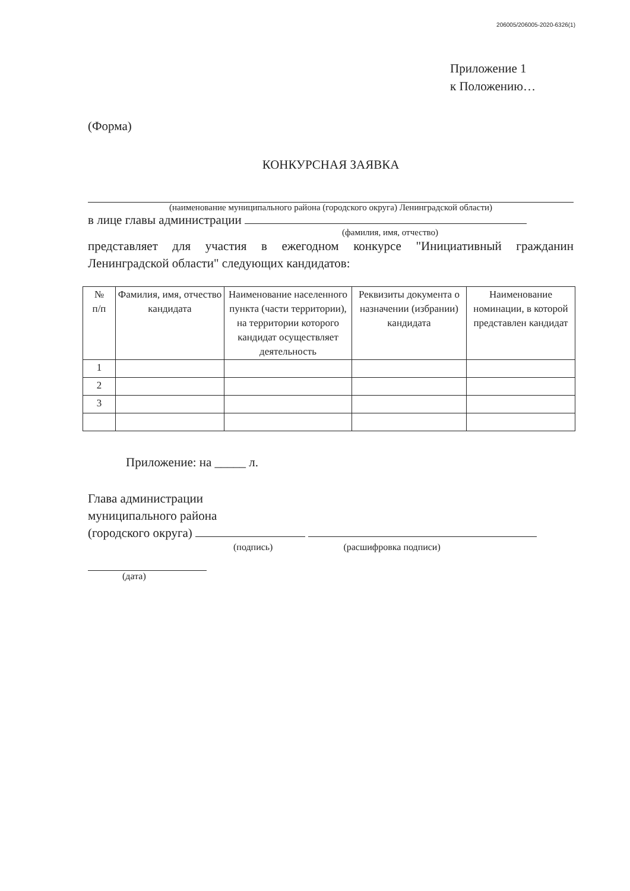206005/206005-2020-6326(1)
Приложение 1
к Положению…
(Форма)
КОНКУРСНАЯ ЗАЯВКА
(наименование муниципального района (городского округа) Ленинградской области)
в лице главы администрации
(фамилия, имя, отчество)
представляет для участия в ежегодном конкурсе "Инициативный гражданин Ленинградской области" следующих кандидатов:
| № п/п | Фамилия, имя, отчество кандидата | Наименование населенного пункта (части территории), на территории которого кандидат осуществляет деятельность | Реквизиты документа о назначении (избрании) кандидата | Наименование номинации, в которой представлен кандидат |
| --- | --- | --- | --- | --- |
| 1 | | | | |
| 2 | | | | |
| 3 | | | | |
Приложение: на _____ л.
Глава администрации
муниципального района
(городского округа)
(подпись) (расшифровка подписи)
(дата)